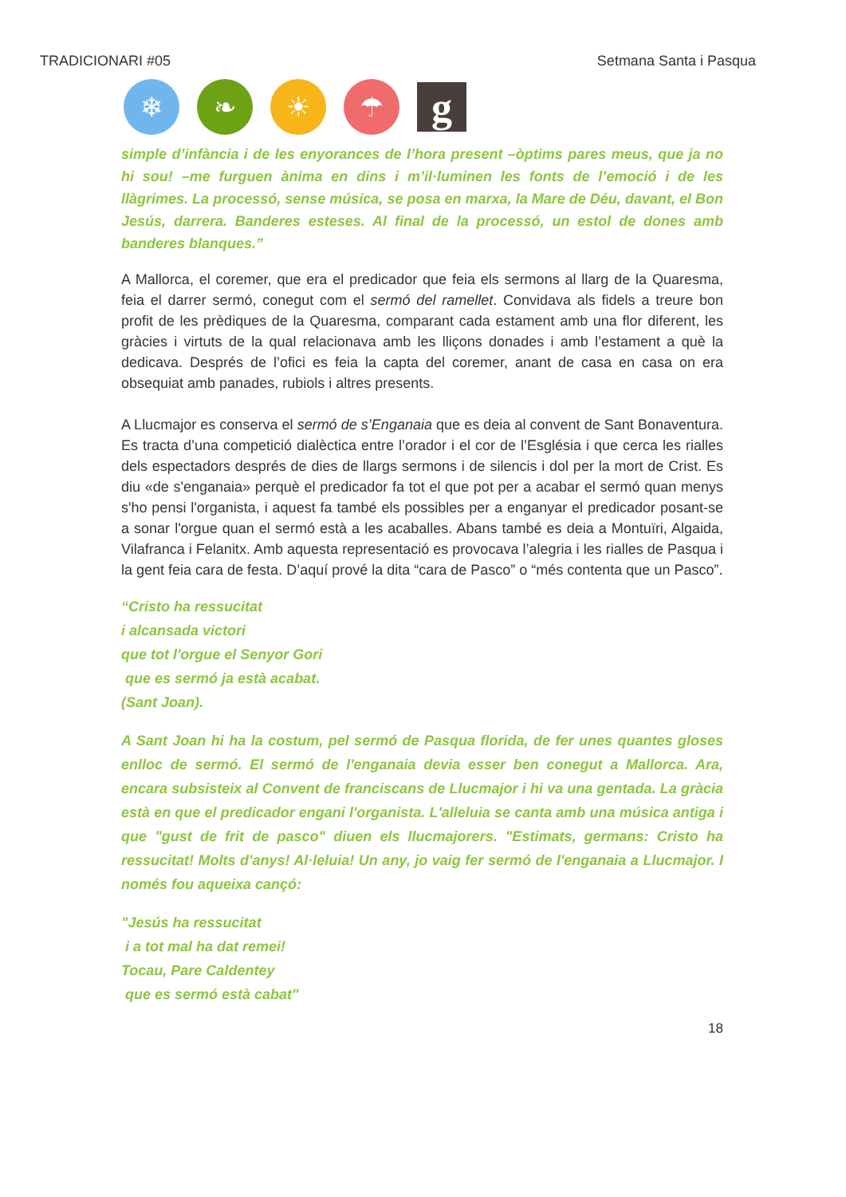TRADICIONARI #05 Setmana Santa i Pasqua
❄ ❧ ☀ ☂
g
simple d’infància i de les enyorances de l’hora present –òptims pares meus, que ja no hi sou! –me furguen ànima en dins i m’il·luminen les fonts de l’emoció i de les llàgrimes. La processó, sense música, se posa en marxa, la Mare de Déu, davant, el Bon Jesús, darrera. Banderes esteses. Al final de la processó, un estol de dones amb banderes blanques.”
A Mallorca, el coremer, que era el predicador que feia els sermons al llarg de la Quaresma, feia el darrer sermó, conegut com el sermó del ramellet. Convidava als fidels a treure bon profit de les prèdiques de la Quaresma, comparant cada estament amb una flor diferent, les gràcies i virtuts de la qual relacionava amb les lliçons donades i amb l’estament a què la dedicava. Després de l’ofici es feia la capta del coremer, anant de casa en casa on era obsequiat amb panades, rubiols i altres presents.
A Llucmajor es conserva el sermó de s’Enganaia que es deia al convent de Sant Bonaventura. Es tracta d’una competició dialèctica entre l’orador i el cor de l’Església i que cerca les rialles dels espectadors després de dies de llargs sermons i de silencis i dol per la mort de Crist. Es diu «de s'enganaia» perquè el predicador fa tot el que pot per a acabar el sermó quan menys s'ho pensi l'organista, i aquest fa també els possibles per a enganyar el predicador posant-se a sonar l'orgue quan el sermó està a les acaballes. Abans també es deia a Montuïri, Algaida, Vilafranca i Felanitx. Amb aquesta representació es provocava l’alegria i les rialles de Pasqua i la gent feia cara de festa. D’aquí prové la dita “cara de Pasco” o “més contenta que un Pasco”.
“Cristo ha ressucitat
i alcansada victori
que tot l'orgue el Senyor Gori
que es sermó ja està acabat.
(Sant Joan).
A Sant Joan hi ha la costum, pel sermó de Pasqua florida, de fer unes quantes gloses enlloc de sermó. El sermó de l'enganaia devia esser ben conegut a Mallorca. Ara, encara subsisteix al Convent de franciscans de Llucmajor i hi va una gentada. La gràcia està en que el predicador engani l'organista. L'alleluia se canta amb una música antiga i que "gust de frit de pasco" diuen els llucmajorers. "Estimats, germans: Cristo ha ressucitat! Molts d'anys! Al·leluia! Un any, jo vaig fer sermó de l'enganaia a Llucmajor. I només fou aqueixa cançó:
"Jesús ha ressucitat
i a tot mal ha dat remei!
Tocau, Pare Caldentey
que es sermó està cabat"
18